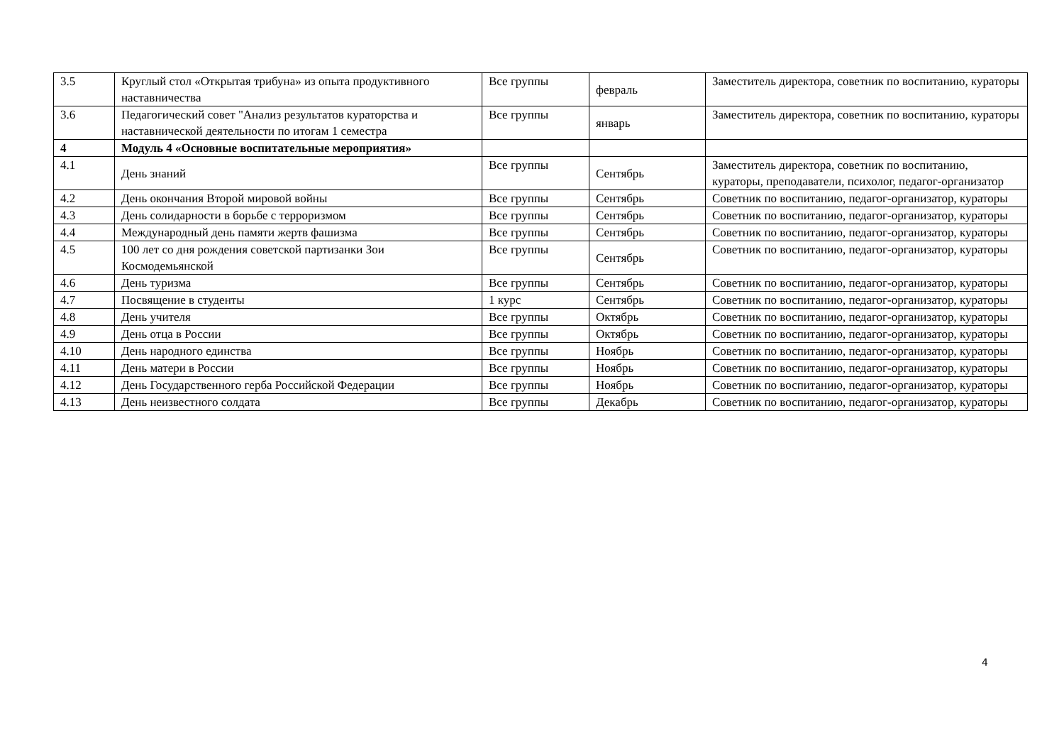| 3.5 | Круглый стол «Открытая трибуна» из опыта продуктивного наставничества | Все группы | февраль | Заместитель директора, советник по воспитанию, кураторы |
| 3.6 | Педагогический совет "Анализ результатов кураторства и наставнической деятельности по итогам 1 семестра | Все группы | январь | Заместитель директора, советник по воспитанию, кураторы |
| 4 | Модуль 4 «Основные воспитательные мероприятия» | | | |
| 4.1 | День знаний | Все группы | Сентябрь | Заместитель директора, советник по воспитанию, кураторы, преподаватели, психолог, педагог-организатор |
| 4.2 | День окончания Второй мировой войны | Все группы | Сентябрь | Советник по воспитанию, педагог-организатор, кураторы |
| 4.3 | День солидарности в борьбе с терроризмом | Все группы | Сентябрь | Советник по воспитанию, педагог-организатор, кураторы |
| 4.4 | Международный день памяти жертв фашизма | Все группы | Сентябрь | Советник по воспитанию, педагог-организатор, кураторы |
| 4.5 | 100 лет со дня рождения советской партизанки Зои Космодемьянской | Все группы | Сентябрь | Советник по воспитанию, педагог-организатор, кураторы |
| 4.6 | День туризма | Все группы | Сентябрь | Советник по воспитанию, педагог-организатор, кураторы |
| 4.7 | Посвящение в студенты | 1 курс | Сентябрь | Советник по воспитанию, педагог-организатор, кураторы |
| 4.8 | День учителя | Все группы | Октябрь | Советник по воспитанию, педагог-организатор, кураторы |
| 4.9 | День отца в России | Все группы | Октябрь | Советник по воспитанию, педагог-организатор, кураторы |
| 4.10 | День народного единства | Все группы | Ноябрь | Советник по воспитанию, педагог-организатор, кураторы |
| 4.11 | День матери в России | Все группы | Ноябрь | Советник по воспитанию, педагог-организатор, кураторы |
| 4.12 | День Государственного герба Российской Федерации | Все группы | Ноябрь | Советник по воспитанию, педагог-организатор, кураторы |
| 4.13 | День неизвестного солдата | Все группы | Декабрь | Советник по воспитанию, педагог-организатор, кураторы |
4